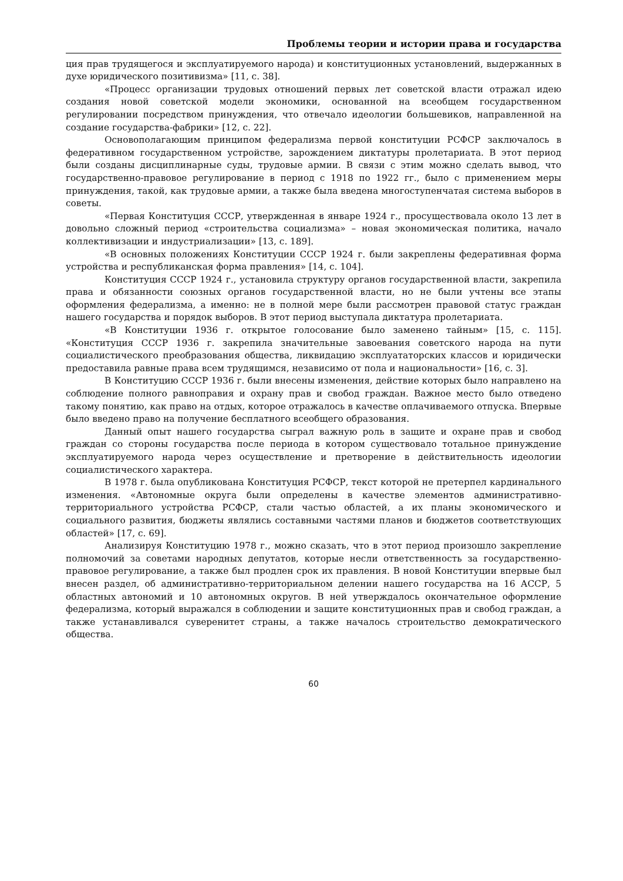Проблемы теории и истории права и государства
ция прав трудящегося и эксплуатируемого народа) и конституционных установлений, выдержанных в духе юридического позитивизма» [11, с. 38].
«Процесс организации трудовых отношений первых лет советской власти отражал идею создания новой советской модели экономики, основанной на всеобщем государственном регулировании посредством принуждения, что отвечало идеологии большевиков, направленной на создание государства-фабрики» [12, с. 22].
Основополагающим принципом федерализма первой конституции РСФСР заключалось в федеративном государственном устройстве, зарождением диктатуры пролетариата. В этот период были созданы дисциплинарные суды, трудовые армии. В связи с этим можно сделать вывод, что государственно-правовое регулирование в период с 1918 по 1922 гг., было с применением меры принуждения, такой, как трудовые армии, а также была введена многоступенчатая система выборов в советы.
«Первая Конституция СССР, утвержденная в январе 1924 г., просуществовала около 13 лет в довольно сложный период «строительства социализма» – новая экономическая политика, начало коллективизации и индустриализации» [13, с. 189].
«В основных положениях Конституции СССР 1924 г. были закреплены федеративная форма устройства и республиканская форма правления» [14, с. 104].
Конституция СССР 1924 г., установила структуру органов государственной власти, закрепила права и обязанности союзных органов государственной власти, но не были учтены все этапы оформления федерализма, а именно: не в полной мере были рассмотрен правовой статус граждан нашего государства и порядок выборов. В этот период выступала диктатура пролетариата.
«В Конституции 1936 г. открытое голосование было заменено тайным» [15, с. 115]. «Конституция СССР 1936 г. закрепила значительные завоевания советского народа на пути социалистического преобразования общества, ликвидацию эксплуататорских классов и юридически предоставила равные права всем трудящимся, независимо от пола и национальности» [16, с. 3].
В Конституцию СССР 1936 г. были внесены изменения, действие которых было направлено на соблюдение полного равноправия и охрану прав и свобод граждан. Важное место было отведено такому понятию, как право на отдых, которое отражалось в качестве оплачиваемого отпуска. Впервые было введено право на получение бесплатного всеобщего образования.
Данный опыт нашего государства сыграл важную роль в защите и охране прав и свобод граждан со стороны государства после периода в котором существовало тотальное принуждение эксплуатируемого народа через осуществление и претворение в действительность идеологии социалистического характера.
В 1978 г. была опубликована Конституция РСФСР, текст которой не претерпел кардинального изменения. «Автономные округа были определены в качестве элементов административно-территориального устройства РСФСР, стали частью областей, а их планы экономического и социального развития, бюджеты являлись составными частями планов и бюджетов соответствующих областей» [17, с. 69].
Анализируя Конституцию 1978 г., можно сказать, что в этот период произошло закрепление полномочий за советами народных депутатов, которые несли ответственность за государственно-правовое регулирование, а также был продлен срок их правления. В новой Конституции впервые был внесен раздел, об административно-территориальном делении нашего государства на 16 АССР, 5 областных автономий и 10 автономных округов. В ней утверждалось окончательное оформление федерализма, который выражался в соблюдении и защите конституционных прав и свобод граждан, а также устанавливался суверенитет страны, а также началось строительство демократического общества.
60